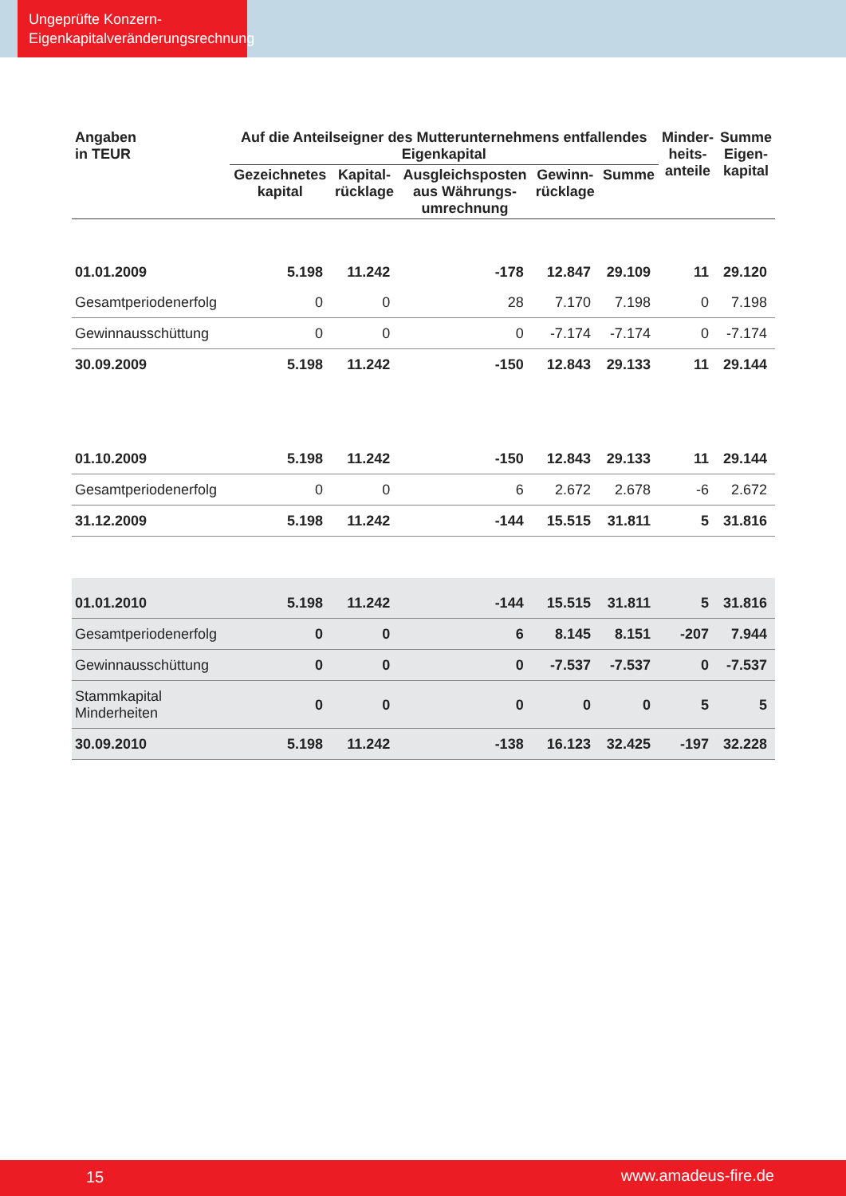Ungeprüfte Konzern-
Eigenkapitalveränderungsrechnung
| Angaben in TEUR | Auf die Anteilseigner des Mutterunternehmens entfallendes Eigenkapital | | | | | Minder- heits- anteile | Summe Eigen- kapital |
| --- | --- | --- | --- | --- | --- | --- | --- |
| | Gezeichnetes kapital | Kapital- rücklage | Ausgleichsposten aus Währungs- umrechnung | Gewinn- rücklage | Summe | | |
| 01.01.2009 | 5.198 | 11.242 | -178 | 12.847 | 29.109 | 11 | 29.120 |
| Gesamtperiodenerfolg | 0 | 0 | 28 | 7.170 | 7.198 | 0 | 7.198 |
| Gewinnausschüttung | 0 | 0 | 0 | -7.174 | -7.174 | 0 | -7.174 |
| 30.09.2009 | 5.198 | 11.242 | -150 | 12.843 | 29.133 | 11 | 29.144 |
| 01.10.2009 | 5.198 | 11.242 | -150 | 12.843 | 29.133 | 11 | 29.144 |
| Gesamtperiodenerfolg | 0 | 0 | 6 | 2.672 | 2.678 | -6 | 2.672 |
| 31.12.2009 | 5.198 | 11.242 | -144 | 15.515 | 31.811 | 5 | 31.816 |
| 01.01.2010 | 5.198 | 11.242 | -144 | 15.515 | 31.811 | 5 | 31.816 |
| Gesamtperiodenerfolg | 0 | 0 | 6 | 8.145 | 8.151 | -207 | 7.944 |
| Gewinnausschüttung | 0 | 0 | 0 | -7.537 | -7.537 | 0 | -7.537 |
| Stammkapital Minderheiten | 0 | 0 | 0 | 0 | 0 | 5 | 5 |
| 30.09.2010 | 5.198 | 11.242 | -138 | 16.123 | 32.425 | -197 | 32.228 |
15 www.amadeus-fire.de